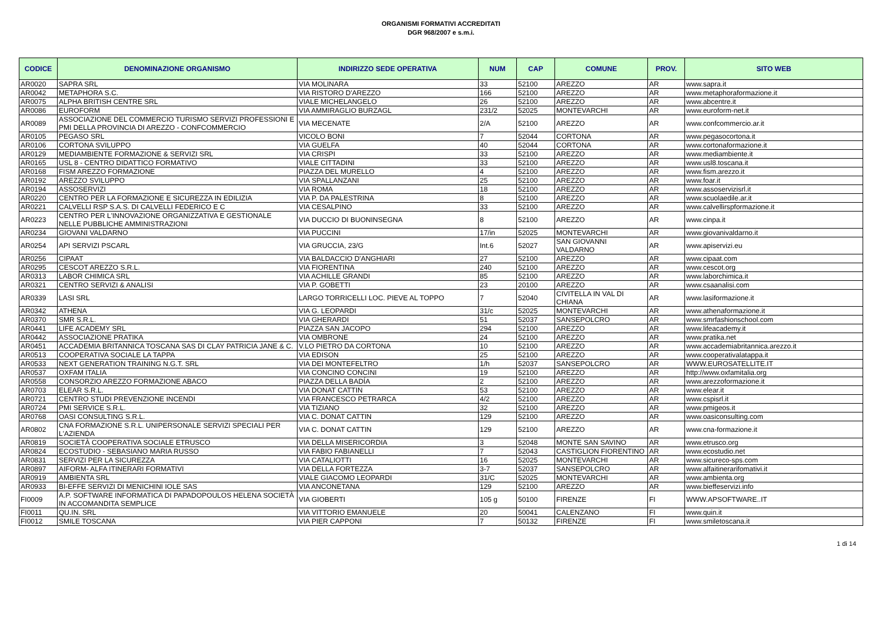ORGANISMI FORMATIVI ACCREDITATI
DGR 968/2007 e s.m.i.
| CODICE | DENOMINAZIONE ORGANISMO | INDIRIZZO SEDE OPERATIVA | NUM | CAP | COMUNE | PROV. | SITO WEB |
| --- | --- | --- | --- | --- | --- | --- | --- |
| AR0020 | SAPRA SRL | VIA MOLINARA | 33 | 52100 | AREZZO | AR | www.sapra.it |
| AR0042 | METAPHORA S.C. | VIA RISTORO D'AREZZO | 166 | 52100 | AREZZO | AR | www.metaphoraformazione.it |
| AR0075 | ALPHA BRITISH CENTRE SRL | VIALE MICHELANGELO | 26 | 52100 | AREZZO | AR | www.abcentre.it |
| AR0086 | EUROFORM | VIA AMMIRAGLIO BURZAGL | 231/2 | 52025 | MONTEVARCHI | AR | www.euroform-net.it |
| AR0089 | ASSOCIAZIONE DEL COMMERCIO TURISMO SERVIZI PROFESSIONI E PMI DELLA PROVINCIA DI AREZZO - CONFCOMMERCIO | VIA MECENATE | 2/A | 52100 | AREZZO | AR | www.confcommercio.ar.it |
| AR0105 | PEGASO SRL | VICOLO BONI | 7 | 52044 | CORTONA | AR | www.pegasocortona.it |
| AR0106 | CORTONA SVILUPPO | VIA GUELFA | 40 | 52044 | CORTONA | AR | www.cortonaformazione.it |
| AR0129 | MEDIAMBIENTE FORMAZIONE & SERVIZI SRL | VIA CRISPI | 33 | 52100 | AREZZO | AR | www.mediambiente.it |
| AR0165 | USL 8 - CENTRO DIDATTICO FORMATIVO | VIALE CITTADINI | 33 | 52100 | AREZZO | AR | www.usl8.toscana.it |
| AR0168 | FISM AREZZO FORMAZIONE | PIAZZA DEL MURELLO | 4 | 52100 | AREZZO | AR | www.fism.arezzo.it |
| AR0192 | AREZZO SVILUPPO | VIA SPALLANZANI | 25 | 52100 | AREZZO | AR | www.foar.it |
| AR0194 | ASSOSERVIZI | VIA ROMA | 18 | 52100 | AREZZO | AR | www.assoservizisrl.it |
| AR0220 | CENTRO PER LA FORMAZIONE E SICUREZZA IN EDILIZIA | VIA P. DA PALESTRINA | 8 | 52100 | AREZZO | AR | www.scuolaedile.ar.it |
| AR0221 | CALVELLI RSP S.A.S. DI CALVELLI FEDERICO E C | VIA CESALPINO | 33 | 52100 | AREZZO | AR | www.calvellirspformazione.it |
| AR0223 | CENTRO PER L'INNOVAZIONE ORGANIZZATIVA E GESTIONALE NELLE PUBBLICHE AMMINISTRAZIONI | VIA DUCCIO DI BUONINSEGNA | 8 | 52100 | AREZZO | AR | www.cinpa.it |
| AR0234 | GIOVANI VALDARNO | VIA PUCCINI | 17/in | 52025 | MONTEVARCHI | AR | www.giovanivaldarno.it |
| AR0254 | API SERVIZI PSCARL | VIA GRUCCIA, 23/G | Int.6 | 52027 | SAN GIOVANNI VALDARNO | AR | www.apiservizi.eu |
| AR0256 | CIPAAT | VIA BALDACCIO D'ANGHIARI | 27 | 52100 | AREZZO | AR | www.cipaat.com |
| AR0295 | CESCOT AREZZO S.R.L. | VIA FIORENTINA | 240 | 52100 | AREZZO | AR | www.cescot.org |
| AR0313 | LABOR CHIMICA SRL | VIA ACHILLE GRANDI | 85 | 52100 | AREZZO | AR | www.laborchimica.it |
| AR0321 | CENTRO SERVIZI & ANALISI | VIA P. GOBETTI | 23 | 20100 | AREZZO | AR | www.csaanalisi.com |
| AR0339 | LASI SRL | LARGO TORRICELLI LOC. PIEVE AL TOPPO | 7 | 52040 | CIVITELLA IN VAL DI CHIANA | AR | www.lasiformazione.it |
| AR0342 | ATHENA | VIA G. LEOPARDI | 31/c | 52025 | MONTEVARCHI | AR | www.athenaformazione.it |
| AR0370 | SMR S.R.L. | VIA GHERARDI | 51 | 52037 | SANSEPOLCRO | AR | www.smrfashionschool.com |
| AR0441 | LIFE ACADEMY SRL | PIAZZA SAN JACOPO | 294 | 52100 | AREZZO | AR | www.lifeacademy.it |
| AR0442 | ASSOCIAZIONE PRATIKA | VIA OMBRONE | 24 | 52100 | AREZZO | AR | www.pratika.net |
| AR0451 | ACCADEMIA BRITANNICA TOSCANA SAS DI CLAY PATRICIA JANE & C. | V.LO PIETRO DA CORTONA | 10 | 52100 | AREZZO | AR | www.accademiabritannica.arezzo.it |
| AR0513 | COOPERATIVA SOCIALE LA TAPPA | VIA EDISON | 25 | 52100 | AREZZO | AR | www.cooperativalatappa.it |
| AR0533 | NEXT GENERATION TRAINING N.G.T. SRL | VIA DEI MONTEFELTRO | 1/h | 52037 | SANSEPOLCRO | AR | WWW.EUROSATELLITE.IT |
| AR0537 | OXFAM ITALIA | VIA CONCINO CONCINI | 19 | 52100 | AREZZO | AR | http://www.oxfamitalia.org |
| AR0558 | CONSORZIO AREZZO FORMAZIONE ABACO | PIAZZA DELLA BADÍA | 2 | 52100 | AREZZO | AR | www.arezzoformazione.it |
| AR0703 | ELEAR S.R.L. | VIA DONAT CATTIN | 53 | 52100 | AREZZO | AR | www.elear.it |
| AR0721 | CENTRO STUDI PREVENZIONE INCENDI | VIA FRANCESCO PETRARCA | 4/2 | 52100 | AREZZO | AR | www.cspisrl.it |
| AR0724 | PMI SERVICE S.R.L. | VIA TIZIANO | 32 | 52100 | AREZZO | AR | www.pmigeos.it |
| AR0768 | OASI CONSULTING S.R.L. | VIA C. DONAT CATTIN | 129 | 52100 | AREZZO | AR | www.oasiconsulting.com |
| AR0802 | CNA FORMAZIONE S.R.L. UNIPERSONALE SERVIZI SPECIALI PER L'AZIENDA | VIA C. DONAT CATTIN | 129 | 52100 | AREZZO | AR | www.cna-formazione.it |
| AR0819 | SOCIETÀ COOPERATIVA SOCIALE ETRUSCO | VIA DELLA MISERICORDIA | 3 | 52048 | MONTE SAN SAVINO | AR | www.etrusco.org |
| AR0824 | ECOSTUDIO - SEBASIANO MARIA RUSSO | VIA FABIO FABIANELLI | 7 | 52043 | CASTIGLION FIORENTINO | AR | www.ecostudio.net |
| AR0831 | SERVIZI PER LA SICUREZZA | VIA CATALIOTTI | 16 | 52025 | MONTEVARCHI | AR | www.sicureco-sps.com |
| AR0897 | AIFORM- ALFA ITINERARI FORMATIVI | VIA DELLA FORTEZZA | 3-7 | 52037 | SANSEPOLCRO | AR | www.alfaitinerarifomativi.it |
| AR0919 | AMBIENTA SRL | VIALE GIACOMO LEOPARDI | 31/C | 52025 | MONTEVARCHI | AR | www.ambienta.org |
| AR0933 | BI-EFFE SERVIZI DI MENICHINI IOLE SAS | VIA ANCONETANA | 129 | 52100 | AREZZO | AR | www.bieffeservizi.info |
| FI0009 | A.P. SOFTWARE INFORMATICA DI PAPADOPOULOS HELENA SOCIETÀ IN ACCOMANDITA SEMPLICE | VIA GIOBERTI | 105 g | 50100 | FIRENZE | FI | WWW.APSOFTWARE..IT |
| FI0011 | QU.IN. SRL | VIA VITTORIO EMANUELE | 20 | 50041 | CALENZANO | FI | www.quin.it |
| FI0012 | SMILE TOSCANA | VIA PIER CAPPONI | 7 | 50132 | FIRENZE | FI | www.smiletoscana.it |
1 di 14